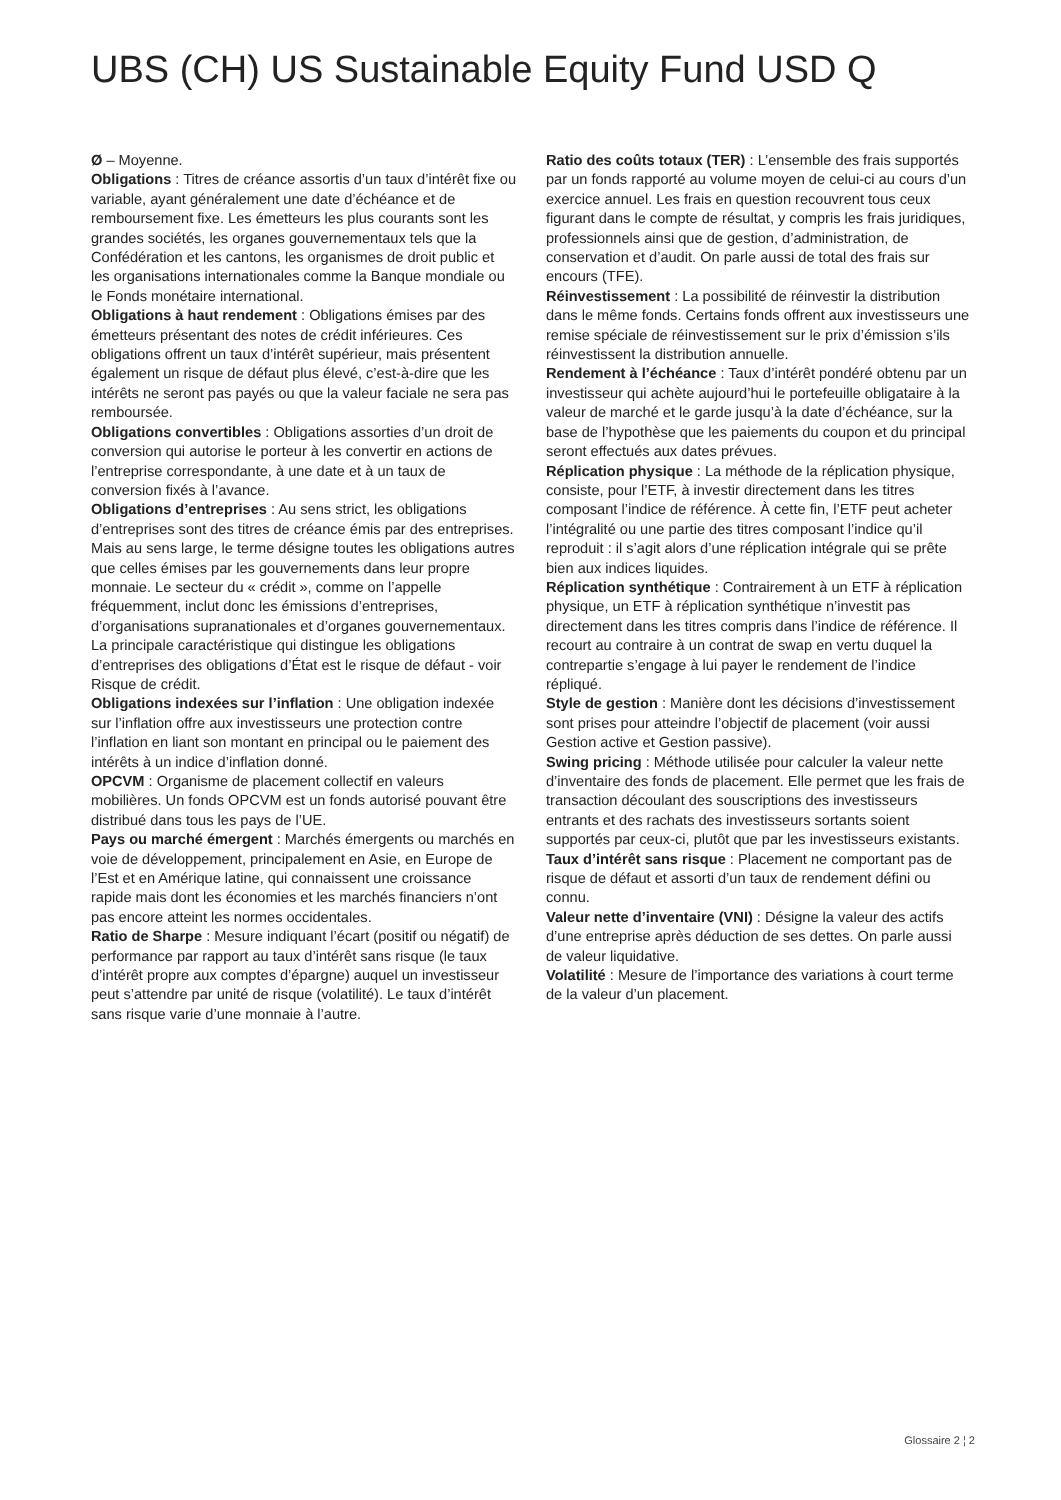UBS (CH) US Sustainable Equity Fund USD Q
Ø – Moyenne.
Obligations : Titres de créance assortis d’un taux d’intérêt fixe ou variable, ayant généralement une date d’échéance et de remboursement fixe. Les émetteurs les plus courants sont les grandes sociétés, les organes gouvernementaux tels que la Confédération et les cantons, les organismes de droit public et les organisations internationales comme la Banque mondiale ou le Fonds monétaire international.
Obligations à haut rendement : Obligations émises par des émetteurs présentant des notes de crédit inférieures. Ces obligations offrent un taux d’intérêt supérieur, mais présentent également un risque de défaut plus élevé, c’est-à-dire que les intérêts ne seront pas payés ou que la valeur faciale ne sera pas remboursée.
Obligations convertibles : Obligations assorties d’un droit de conversion qui autorise le porteur à les convertir en actions de l’entreprise correspondante, à une date et à un taux de conversion fixés à l’avance.
Obligations d’entreprises : Au sens strict, les obligations d’entreprises sont des titres de créance émis par des entreprises. Mais au sens large, le terme désigne toutes les obligations autres que celles émises par les gouvernements dans leur propre monnaie. Le secteur du « crédit », comme on l’appelle fréquemment, inclut donc les émissions d’entreprises, d’organisations supranationales et d’organes gouvernementaux. La principale caractéristique qui distingue les obligations d’entreprises des obligations d’État est le risque de défaut - voir Risque de crédit.
Obligations indexées sur l’inflation : Une obligation indexée sur l’inflation offre aux investisseurs une protection contre l’inflation en liant son montant en principal ou le paiement des intérêts à un indice d’inflation donné.
OPCVM : Organisme de placement collectif en valeurs mobilières. Un fonds OPCVM est un fonds autorisé pouvant être distribué dans tous les pays de l’UE.
Pays ou marché émergent : Marchés émergents ou marchés en voie de développement, principalement en Asie, en Europe de l’Est et en Amérique latine, qui connaissent une croissance rapide mais dont les économies et les marchés financiers n’ont pas encore atteint les normes occidentales.
Ratio de Sharpe : Mesure indiquant l’écart (positif ou négatif) de performance par rapport au taux d’intérêt sans risque (le taux d’intérêt propre aux comptes d’épargne) auquel un investisseur peut s’attendre par unité de risque (volatilité). Le taux d’intérêt sans risque varie d’une monnaie à l’autre.
Ratio des coûts totaux (TER) : L’ensemble des frais supportés par un fonds rapporté au volume moyen de celui-ci au cours d’un exercice annuel. Les frais en question recouvrent tous ceux figurant dans le compte de résultat, y compris les frais juridiques, professionnels ainsi que de gestion, d’administration, de conservation et d’audit. On parle aussi de total des frais sur encours (TFE).
Réinvestissement : La possibilité de réinvestir la distribution dans le même fonds. Certains fonds offrent aux investisseurs une remise spéciale de réinvestissement sur le prix d’émission s’ils réinvestissent la distribution annuelle.
Rendement à l’échéance : Taux d’intérêt pondéré obtenu par un investisseur qui achète aujourd’hui le portefeuille obligataire à la valeur de marché et le garde jusqu’à la date d’échéance, sur la base de l’hypothèse que les paiements du coupon et du principal seront effectués aux dates prévues.
Réplication physique : La méthode de la réplication physique, consiste, pour l’ETF, à investir directement dans les titres composant l’indice de référence. À cette fin, l’ETF peut acheter l’intégralité ou une partie des titres composant l’indice qu’il reproduit : il s’agit alors d’une réplication intégrale qui se prête bien aux indices liquides.
Réplication synthétique : Contrairement à un ETF à réplication physique, un ETF à réplication synthétique n’investit pas directement dans les titres compris dans l’indice de référence. Il recourt au contraire à un contrat de swap en vertu duquel la contrepartie s’engage à lui payer le rendement de l’indice répliqué.
Style de gestion : Manière dont les décisions d’investissement sont prises pour atteindre l’objectif de placement (voir aussi Gestion active et Gestion passive).
Swing pricing : Méthode utilisée pour calculer la valeur nette d’inventaire des fonds de placement. Elle permet que les frais de transaction découlant des souscriptions des investisseurs entrants et des rachats des investisseurs sortants soient supportés par ceux-ci, plutôt que par les investisseurs existants.
Taux d’intérêt sans risque : Placement ne comportant pas de risque de défaut et assorti d’un taux de rendement défini ou connu.
Valeur nette d’inventaire (VNI) : Désigne la valeur des actifs d’une entreprise après déduction de ses dettes. On parle aussi de valeur liquidative.
Volatilité : Mesure de l’importance des variations à court terme de la valeur d’un placement.
Glossaire 2 ¦ 2